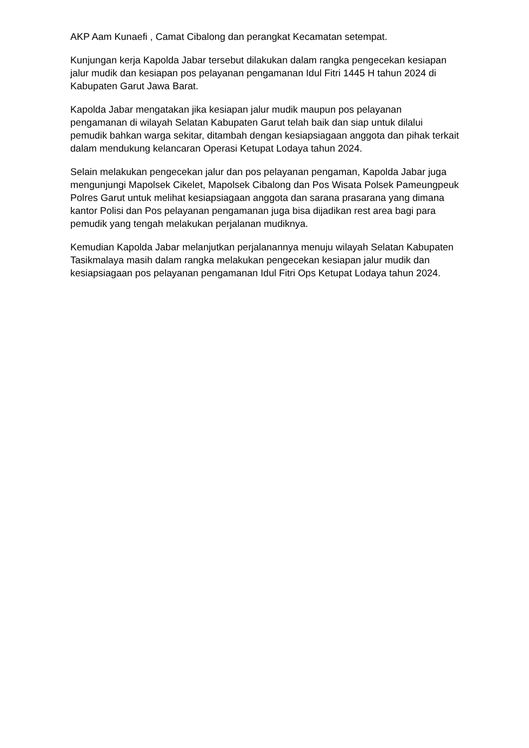AKP Aam Kunaefi , Camat Cibalong dan perangkat Kecamatan setempat.
Kunjungan kerja Kapolda Jabar tersebut dilakukan dalam rangka pengecekan kesiapan jalur mudik dan kesiapan pos pelayanan pengamanan Idul Fitri 1445 H tahun 2024 di Kabupaten Garut Jawa Barat.
Kapolda Jabar mengatakan jika kesiapan jalur mudik maupun pos pelayanan pengamanan di wilayah Selatan Kabupaten Garut telah baik dan siap untuk dilalui pemudik bahkan warga sekitar, ditambah dengan kesiapsiagaan anggota dan pihak terkait dalam mendukung kelancaran Operasi Ketupat Lodaya tahun 2024.
Selain melakukan pengecekan jalur dan pos pelayanan pengaman, Kapolda Jabar juga mengunjungi Mapolsek Cikelet, Mapolsek Cibalong dan Pos Wisata Polsek Pameungpeuk Polres Garut untuk melihat kesiapsiagaan anggota dan sarana prasarana yang dimana kantor Polisi dan Pos pelayanan pengamanan juga bisa dijadikan rest area bagi para pemudik yang tengah melakukan perjalanan mudiknya.
Kemudian Kapolda Jabar melanjutkan perjalanannya menuju wilayah Selatan Kabupaten Tasikmalaya masih dalam rangka melakukan pengecekan kesiapan jalur mudik dan kesiapsiagaan pos pelayanan pengamanan Idul Fitri Ops Ketupat Lodaya tahun 2024.